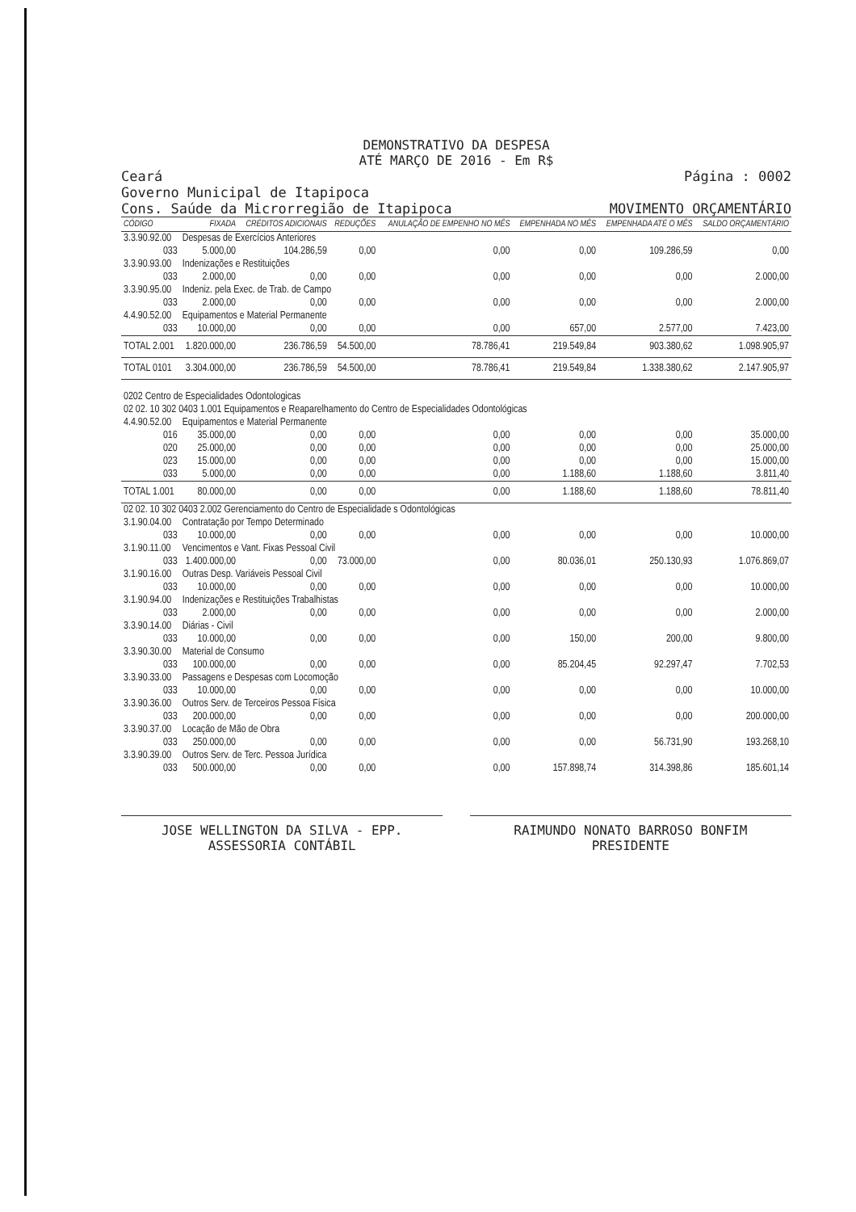DEMONSTRATIVO DA DESPESA
ATÉ MARÇO DE 2016 - Em R$
Ceará
Governo Municipal de Itapipoca
Cons. Saúde da Microrregião de Itapipoca
Página : 0002
MOVIMENTO ORÇAMENTÁRIO
| CÓDIGO | FIXADA | CRÉDITOS ADICIONAIS | REDUÇÕES | ANULAÇÃO DE EMPENHO NO MÊS | EMPENHADA NO MÊS | EMPENHADA ATÉ O MÊS | SALDO ORÇAMENTÁRIO |
| --- | --- | --- | --- | --- | --- | --- | --- |
| 3.3.90.92.00 | Despesas de Exercícios Anteriores | | | | | | |
| 033 | 5.000,00 | 104.286,59 | 0,00 | 0,00 | 0,00 | 109.286,59 | 0,00 |
| 3.3.90.93.00 | Indenizações e Restituições | | | | | | |
| 033 | 2.000,00 | 0,00 | 0,00 | 0,00 | 0,00 | 0,00 | 2.000,00 |
| 3.3.90.95.00 | Indeniz. pela Exec. de Trab. de Campo | | | | | | |
| 033 | 2.000,00 | 0,00 | 0,00 | 0,00 | 0,00 | 0,00 | 2.000,00 |
| 4.4.90.52.00 | Equipamentos e Material Permanente | | | | | | |
| 033 | 10.000,00 | 0,00 | 0,00 | 0,00 | 657,00 | 2.577,00 | 7.423,00 |
| TOTAL 2.001 | 1.820.000,00 | 236.786,59 | 54.500,00 | 78.786,41 | 219.549,84 | 903.380,62 | 1.098.905,97 |
| TOTAL 0101 | 3.304.000,00 | 236.786,59 | 54.500,00 | 78.786,41 | 219.549,84 | 1.338.380,62 | 2.147.905,97 |
| 0202 Centro de Especialidades Odontologicas | | | | | | | |
| 02 02. 10 302 0403 1.001 Equipamentos e Reaparelhamento do Centro de Especialidades Odontológicas | | | | | | | |
| 4.4.90.52.00 | Equipamentos e Material Permanente | | | | | | |
| 016 | 35.000,00 | 0,00 | 0,00 | 0,00 | 0,00 | 0,00 | 35.000,00 |
| 020 | 25.000,00 | 0,00 | 0,00 | 0,00 | 0,00 | 0,00 | 25.000,00 |
| 023 | 15.000,00 | 0,00 | 0,00 | 0,00 | 0,00 | 0,00 | 15.000,00 |
| 033 | 5.000,00 | 0,00 | 0,00 | 0,00 | 1.188,60 | 1.188,60 | 3.811,40 |
| TOTAL 1.001 | 80.000,00 | 0,00 | 0,00 | 0,00 | 1.188,60 | 1.188,60 | 78.811,40 |
| 02 02. 10 302 0403 2.002 Gerenciamento do Centro de Especialidade s Odontológicas | | | | | | | |
| 3.1.90.04.00 | Contratação por Tempo Determinado | | | | | | |
| 033 | 10.000,00 | 0,00 | 0,00 | 0,00 | 0,00 | 0,00 | 10.000,00 |
| 3.1.90.11.00 | Vencimentos e Vant. Fixas Pessoal Civil | | | | | | |
| 033 | 1.400.000,00 | 0,00 | 73.000,00 | 0,00 | 80.036,01 | 250.130,93 | 1.076.869,07 |
| 3.1.90.16.00 | Outras Desp. Variáveis Pessoal Civil | | | | | | |
| 033 | 10.000,00 | 0,00 | 0,00 | 0,00 | 0,00 | 0,00 | 10.000,00 |
| 3.1.90.94.00 | Indenizações e Restituições Trabalhistas | | | | | | |
| 033 | 2.000,00 | 0,00 | 0,00 | 0,00 | 0,00 | 0,00 | 2.000,00 |
| 3.3.90.14.00 | Diárias - Civil | | | | | | |
| 033 | 10.000,00 | 0,00 | 0,00 | 0,00 | 150,00 | 200,00 | 9.800,00 |
| 3.3.90.30.00 | Material de Consumo | | | | | | |
| 033 | 100.000,00 | 0,00 | 0,00 | 0,00 | 85.204,45 | 92.297,47 | 7.702,53 |
| 3.3.90.33.00 | Passagens e Despesas com Locomoção | | | | | | |
| 033 | 10.000,00 | 0,00 | 0,00 | 0,00 | 0,00 | 0,00 | 10.000,00 |
| 3.3.90.36.00 | Outros Serv. de Terceiros Pessoa Física | | | | | | |
| 033 | 200.000,00 | 0,00 | 0,00 | 0,00 | 0,00 | 0,00 | 200.000,00 |
| 3.3.90.37.00 | Locação de Mão de Obra | | | | | | |
| 033 | 250.000,00 | 0,00 | 0,00 | 0,00 | 0,00 | 56.731,90 | 193.268,10 |
| 3.3.90.39.00 | Outros Serv. de Terc. Pessoa Jurídica | | | | | | |
| 033 | 500.000,00 | 0,00 | 0,00 | 0,00 | 157.898,74 | 314.398,86 | 185.601,14 |
JOSE WELLINGTON DA SILVA - EPP.
ASSESSORIA CONTÁBIL
RAIMUNDO NONATO BARROSO BONFIM
PRESIDENTE